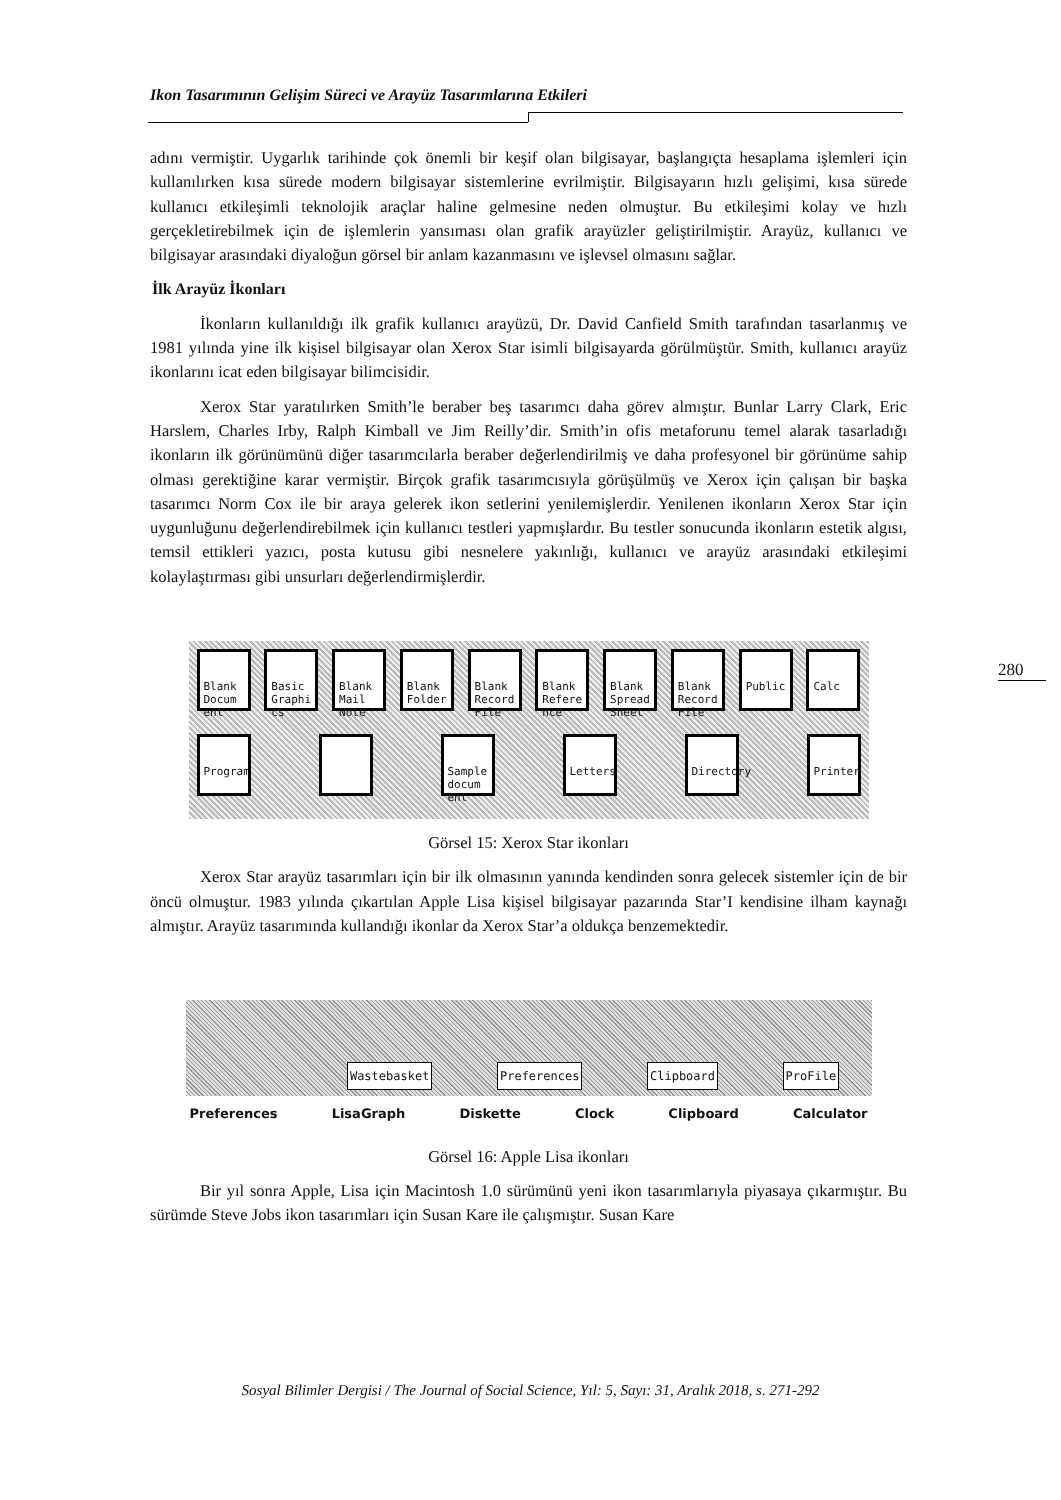Ikon Tasarımının Gelişim Süreci ve Arayüz Tasarımlarına Etkileri
280
adını vermiştir. Uygarlık tarihinde çok önemli bir keşif olan bilgisayar, başlangıçta hesaplama işlemleri için kullanılırken kısa sürede modern bilgisayar sistemlerine evrilmiştir. Bilgisayarın hızlı gelişimi, kısa sürede kullanıcı etkileşimli teknolojik araçlar haline gelmesine neden olmuştur. Bu etkileşimi kolay ve hızlı gerçekletirebilmek için de işlemlerin yansıması olan grafik arayüzler geliştirilmiştir. Arayüz, kullanıcı ve bilgisayar arasındaki diyaloğun görsel bir anlam kazanmasını ve işlevsel olmasını sağlar.
İlk Arayüz İkonları
İkonların kullanıldığı ilk grafik kullanıcı arayüzü, Dr. David Canfield Smith tarafından tasarlanmış ve 1981 yılında yine ilk kişisel bilgisayar olan Xerox Star isimli bilgisayarda görülmüştür. Smith, kullanıcı arayüz ikonlarını icat eden bilgisayar bilimcisidir.
Xerox Star yaratılırken Smith’le beraber beş tasarımcı daha görev almıştır. Bunlar Larry Clark, Eric Harslem, Charles Irby, Ralph Kimball ve Jim Reilly’dir. Smith’in ofis metaforunu temel alarak tasarladığı ikonların ilk görünümünü diğer tasarımcılarla beraber değerlendirilmiş ve daha profesyonel bir görünüme sahip olması gerektiğine karar vermiştir. Birçok grafik tasarımcısıyla görüşülmüş ve Xerox için çalışan bir başka tasarımcı Norm Cox ile bir araya gelerek ikon setlerini yenilemişlerdir. Yenilenen ikonların Xerox Star için uygunluğunu değerlendirebilmek için kullanıcı testleri yapmışlardır. Bu testler sonucunda ikonların estetik algısı, temsil ettikleri yazıcı, posta kutusu gibi nesnelere yakınlığı, kullanıcı ve arayüz arasındaki etkileşimi kolaylaştırması gibi unsurları değerlendirmişlerdir.
Blank Docum ent
Basic Graphi cs
Blank Mail Note
Blank Folder
Blank Record File
Blank Refere nce
Blank Spread Sheet
Blank Record File
Public
Calc
Program
Sample docum ent
Letters
Directory
Printer
Görsel 15: Xerox Star ikonları
Xerox Star arayüz tasarımları için bir ilk olmasının yanında kendinden sonra gelecek sistemler için de bir öncü olmuştur. 1983 yılında çıkartılan Apple Lisa kişisel bilgisayar pazarında Star’I kendisine ilham kaynağı almıştır. Arayüz tasarımında kullandığı ikonlar da Xerox Star’a oldukça benzemektedir.
Wastebasket Preferences Clipboard ProFile
Preferences LisaGraph Diskette Clock Clipboard Calculator
Görsel 16: Apple Lisa ikonları
Bir yıl sonra Apple, Lisa için Macintosh 1.0 sürümünü yeni ikon tasarımlarıyla piyasaya çıkarmıştır. Bu sürümde Steve Jobs ikon tasarımları için Susan Kare ile çalışmıştır. Susan Kare
Sosyal Bilimler Dergisi / The Journal of Social Science, Yıl: 5, Sayı: 31, Aralık 2018, s. 271-292